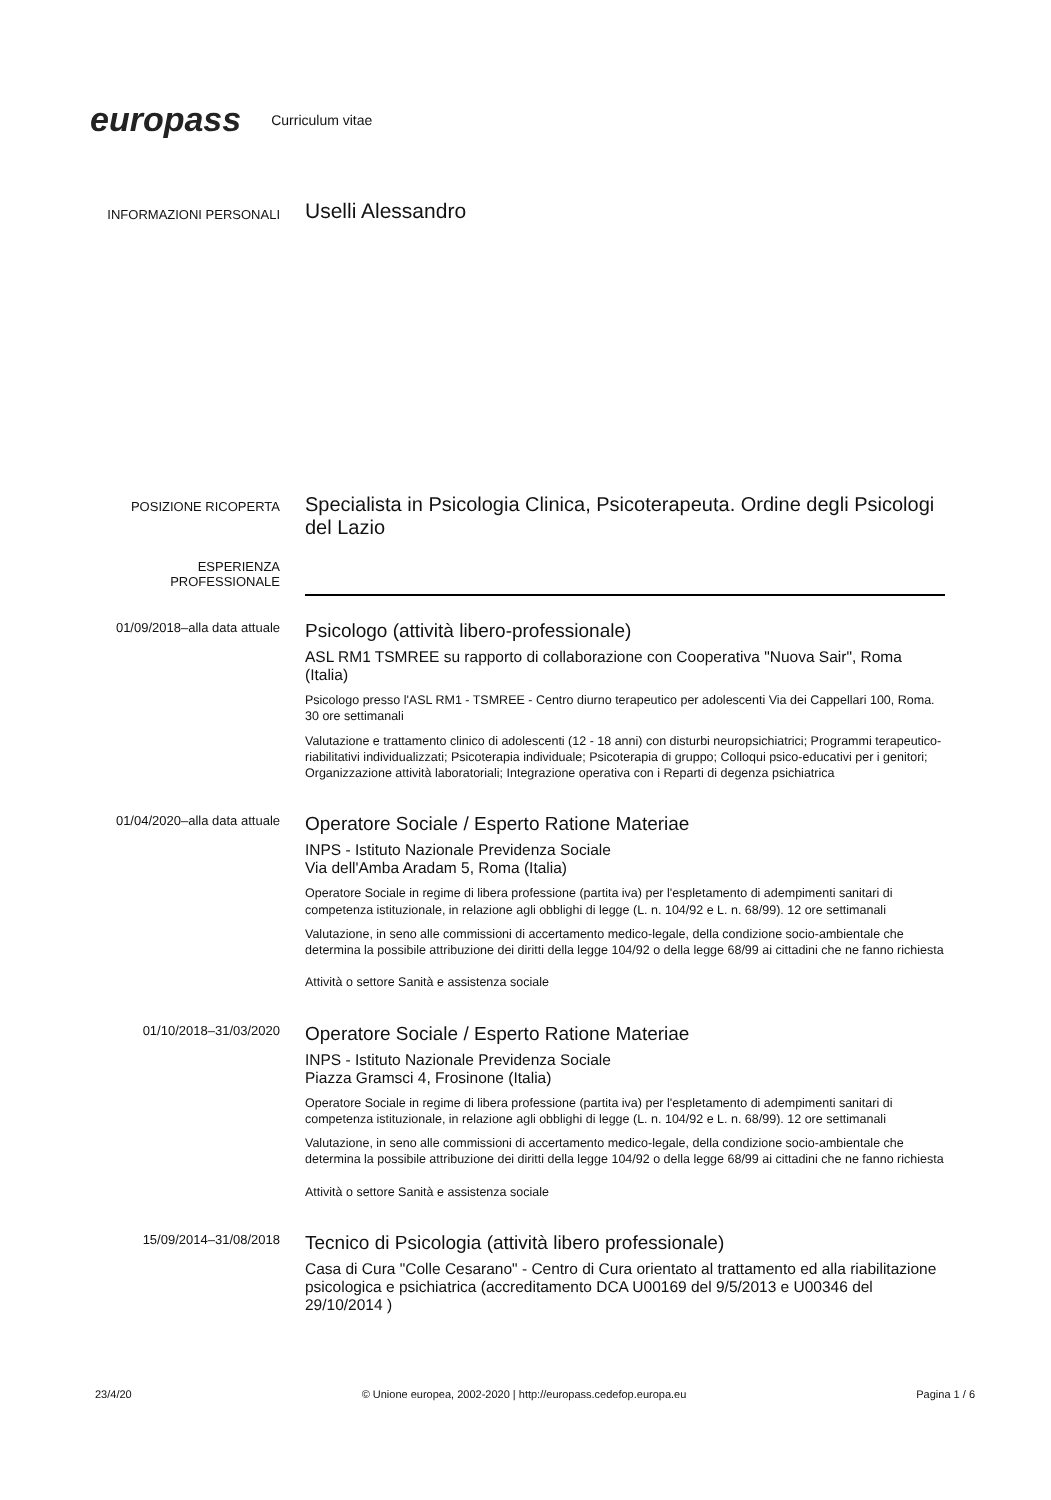europass Curriculum vitae
INFORMAZIONI PERSONALI
Uselli Alessandro
POSIZIONE RICOPERTA
Specialista in Psicologia Clinica, Psicoterapeuta. Ordine degli Psicologi del Lazio
ESPERIENZA
PROFESSIONALE
01/09/2018–alla data attuale
Psicologo (attività libero-professionale)
ASL RM1 TSMREE su rapporto di collaborazione con Cooperativa "Nuova Sair", Roma (Italia)
Psicologo presso l'ASL RM1 - TSMREE - Centro diurno terapeutico per adolescenti Via dei Cappellari 100, Roma. 30 ore settimanali
Valutazione e trattamento clinico di adolescenti (12 - 18 anni) con disturbi neuropsichiatrici; Programmi terapeutico-riabilitativi individualizzati; Psicoterapia individuale; Psicoterapia di gruppo; Colloqui psico-educativi per i genitori; Organizzazione attività laboratoriali; Integrazione operativa con i Reparti di degenza psichiatrica
01/04/2020–alla data attuale
Operatore Sociale / Esperto Ratione Materiae
INPS - Istituto Nazionale Previdenza Sociale
Via dell'Amba Aradam 5, Roma (Italia)
Operatore Sociale in regime di libera professione (partita iva) per l'espletamento di adempimenti sanitari di competenza istituzionale, in relazione agli obblighi di legge (L. n. 104/92 e L. n. 68/99). 12 ore settimanali
Valutazione, in seno alle commissioni di accertamento medico-legale, della condizione socio-ambientale che determina la possibile attribuzione dei diritti della legge 104/92 o della legge 68/99 ai cittadini che ne fanno richiesta
Attività o settore Sanità e assistenza sociale
01/10/2018–31/03/2020
Operatore Sociale / Esperto Ratione Materiae
INPS - Istituto Nazionale Previdenza Sociale
Piazza Gramsci 4, Frosinone (Italia)
Operatore Sociale in regime di libera professione (partita iva) per l'espletamento di adempimenti sanitari di competenza istituzionale, in relazione agli obblighi di legge (L. n. 104/92 e L. n. 68/99). 12 ore settimanali
Valutazione, in seno alle commissioni di accertamento medico-legale, della condizione socio-ambientale che determina la possibile attribuzione dei diritti della legge 104/92 o della legge 68/99 ai cittadini che ne fanno richiesta
Attività o settore Sanità e assistenza sociale
15/09/2014–31/08/2018
Tecnico di Psicologia (attività libero professionale)
Casa di Cura "Colle Cesarano" - Centro di Cura orientato al trattamento ed alla riabilitazione psicologica e psichiatrica (accreditamento DCA U00169 del 9/5/2013 e U00346 del 29/10/2014 )
23/4/20 © Unione europea, 2002-2020 | http://europass.cedefop.europa.eu Pagina 1 / 6